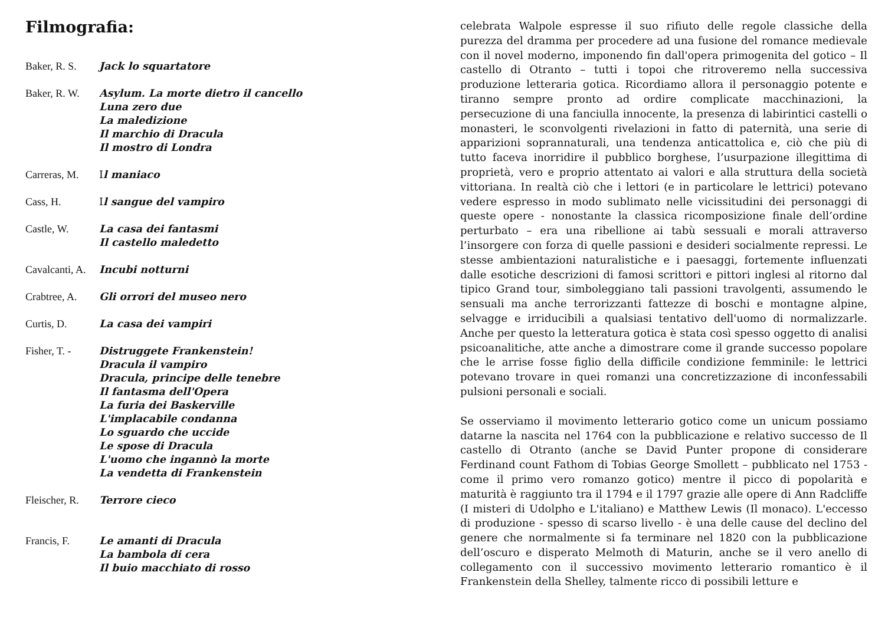Filmografia:
Baker, R. S.
Jack lo squartatore
Baker, R. W.
Asylum. La morte dietro il cancello
Luna zero due
La maledizione
Il marchio di Dracula
Il mostro di Londra
Carreras, M.
Il maniaco
Cass, H. Il sangue del vampiro
Castle, W. La casa dei fantasmi
Il castello maledetto
Cavalcanti, A.
Incubi notturni
Crabtree, A.
Gli orrori del museo nero
Curtis, D. La casa dei vampiri
Fisher, T. -
Distruggete Frankenstein!
Dracula il vampiro
Dracula, principe delle tenebre
Il fantasma dell'Opera
La furia dei Baskerville
L'implacabile condanna
Lo sguardo che uccide
Le spose di Dracula
L'uomo che ingannò la morte
La vendetta di Frankenstein
Fleischer, R.
Terrore cieco
Francis, F. Le amanti di Dracula
La bambola di cera
Il buio macchiato di rosso
celebrata Walpole espresse il suo rifiuto delle regole classiche della purezza del dramma per procedere ad una fusione del romance medievale con il novel moderno, imponendo fin dall'opera primogenita del gotico – Il castello di Otranto – tutti i topoi che ritroveremo nella successiva produzione letteraria gotica. Ricordiamo allora il personaggio potente e tiranno sempre pronto ad ordire complicate macchinazioni, la persecuzione di una fanciulla innocente, la presenza di labirintici castelli o monasteri, le sconvolgenti rivelazioni in fatto di paternità, una serie di apparizioni soprannaturali, una tendenza anticattolica e, ciò che più di tutto faceva inorridire il pubblico borghese, l’usurpazione illegittima di proprietà, vero e proprio attentato ai valori e alla struttura della società vittoriana. In realtà ciò che i lettori (e in particolare le lettrici) potevano vedere espresso in modo sublimato nelle vicissitudini dei personaggi di queste opere - nonostante la classica ricomposizione finale dell’ordine perturbato – era una ribellione ai tabù sessuali e morali attraverso l’insorgere con forza di quelle passioni e desideri socialmente repressi. Le stesse ambientazioni naturalistiche e i paesaggi, fortemente influenzati dalle esotiche descrizioni di famosi scrittori e pittori inglesi al ritorno dal tipico Grand tour, simboleggiano tali passioni travolgenti, assumendo le sensuali ma anche terrorizzanti fattezze di boschi e montagne alpine, selvagge e irriducibili a qualsiasi tentativo dell'uomo di normalizzarle. Anche per questo la letteratura gotica è stata così spesso oggetto di analisi psicoanalitiche, atte anche a dimostrare come il grande successo popolare che le arrise fosse figlio della difficile condizione femminile: le lettrici potevano trovare in quei romanzi una concretizzazione di inconfessabili pulsioni personali e sociali.
Se osserviamo il movimento letterario gotico come un unicum possiamo datarne la nascita nel 1764 con la pubblicazione e relativo successo de Il castello di Otranto (anche se David Punter propone di considerare Ferdinand count Fathom di Tobias George Smollett – pubblicato nel 1753 - come il primo vero romanzo gotico) mentre il picco di popolarità e maturità è raggiunto tra il 1794 e il 1797 grazie alle opere di Ann Radcliffe (I misteri di Udolpho e L'italiano) e Matthew Lewis (Il monaco). L'eccesso di produzione - spesso di scarso livello - è una delle cause del declino del genere che normalmente si fa terminare nel 1820 con la pubblicazione dell’oscuro e disperato Melmoth di Maturin, anche se il vero anello di collegamento con il successivo movimento letterario romantico è il Frankenstein della Shelley, talmente ricco di possibili letture e